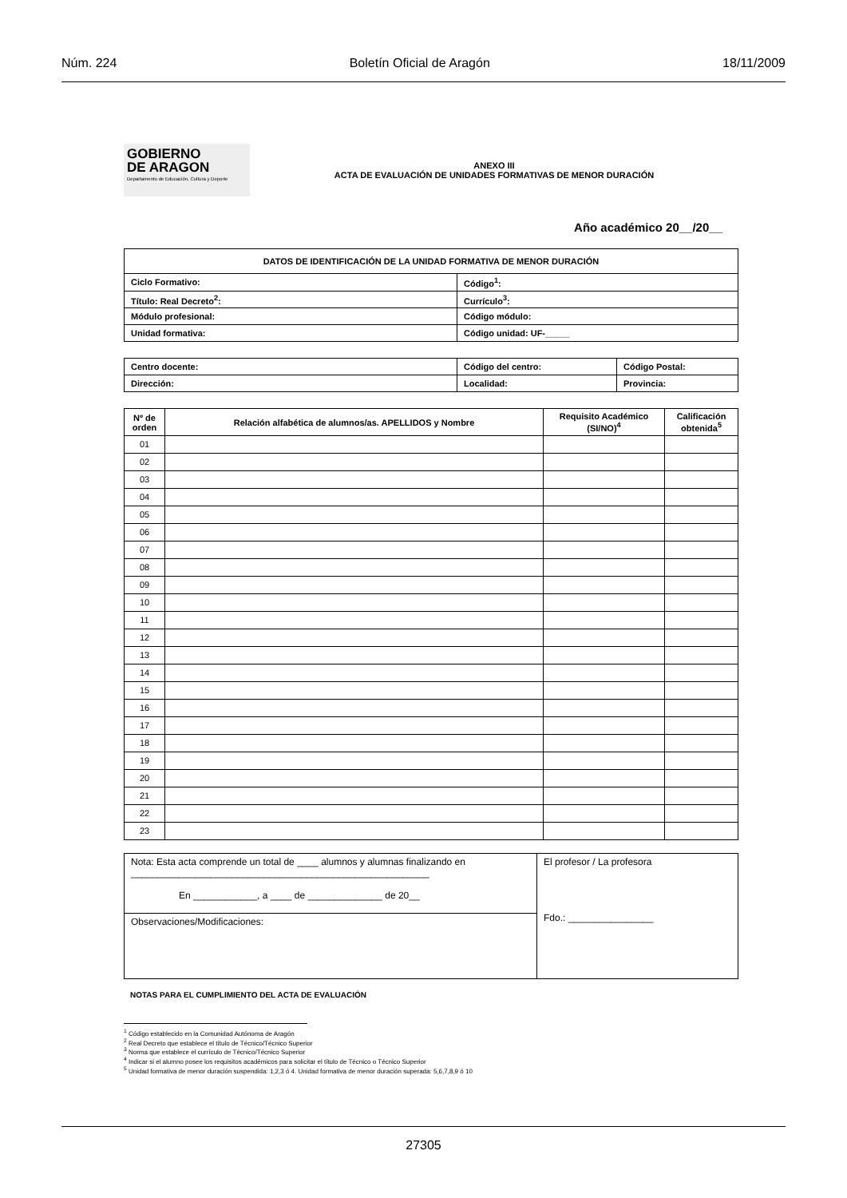Núm. 224 Boletín Oficial de Aragón 18/11/2009
GOBIERNO
DE ARAGON
Departamento de Educación, Cultura y Deporte
ANEXO III
ACTA DE EVALUACIÓN DE UNIDADES FORMATIVAS DE MENOR DURACIÓN
Año académico 20__/20__
| DATOS DE IDENTIFICACIÓN DE LA UNIDAD FORMATIVA DE MENOR DURACIÓN | | | |
| Ciclo Formativo: | | | Código<sup>1</sup>: |
| Título: Real Decreto<sup>2</sup>: | Currículo<sup>3</sup>: | | |
| Módulo profesional: | | Código módulo: | |
| Unidad formativa: | | Código unidad: UF-_____ | |
| Centro docente: | Código del centro: | Código Postal: |
| Dirección: | Localidad: | Provincia: |
| Nº de orden | Relación alfabética de alumnos/as. APELLIDOS y Nombre | Requisito Académico (SI/NO)<sup>4</sup> | Calificación obtenida<sup>5</sup> |
| --- | --- | --- | --- |
| 01 | | | |
| 02 | | | |
| 03 | | | |
| 04 | | | |
| 05 | | | |
| 06 | | | |
| 07 | | | |
| 08 | | | |
| 09 | | | |
| 10 | | | |
| 11 | | | |
| 12 | | | |
| 13 | | | |
| 14 | | | |
| 15 | | | |
| 16 | | | |
| 17 | | | |
| 18 | | | |
| 19 | | | |
| 20 | | | |
| 21 | | | |
| 22 | | | |
| 23 | | | |
| Nota: Esta acta comprende un total de ____ alumnos y alumnas finalizando en ________________________________________________________ En ____________, a ____ de ______________ de 20__ | El profesor / La profesora Fdo.: ________________ |
| Observaciones/Modificaciones: | |
NOTAS PARA EL CUMPLIMIENTO DEL ACTA DE EVALUACIÓN
<sup>1</sup> Código establecido en la Comunidad Autónoma de Aragón
<sup>2</sup> Real Decreto que establece el título de Técnico/Técnico Superior
<sup>3</sup> Norma que establece el currículo de Técnico/Técnico Superior
<sup>4</sup> Indicar si el alumno posee los requisitos académicos para solicitar el título de Técnico o Técnico Superior
<sup>5</sup> Unidad formativa de menor duración suspendida: 1,2,3 ó 4. Unidad formativa de menor duración superada: 5,6,7,8,9 ó 10
27305